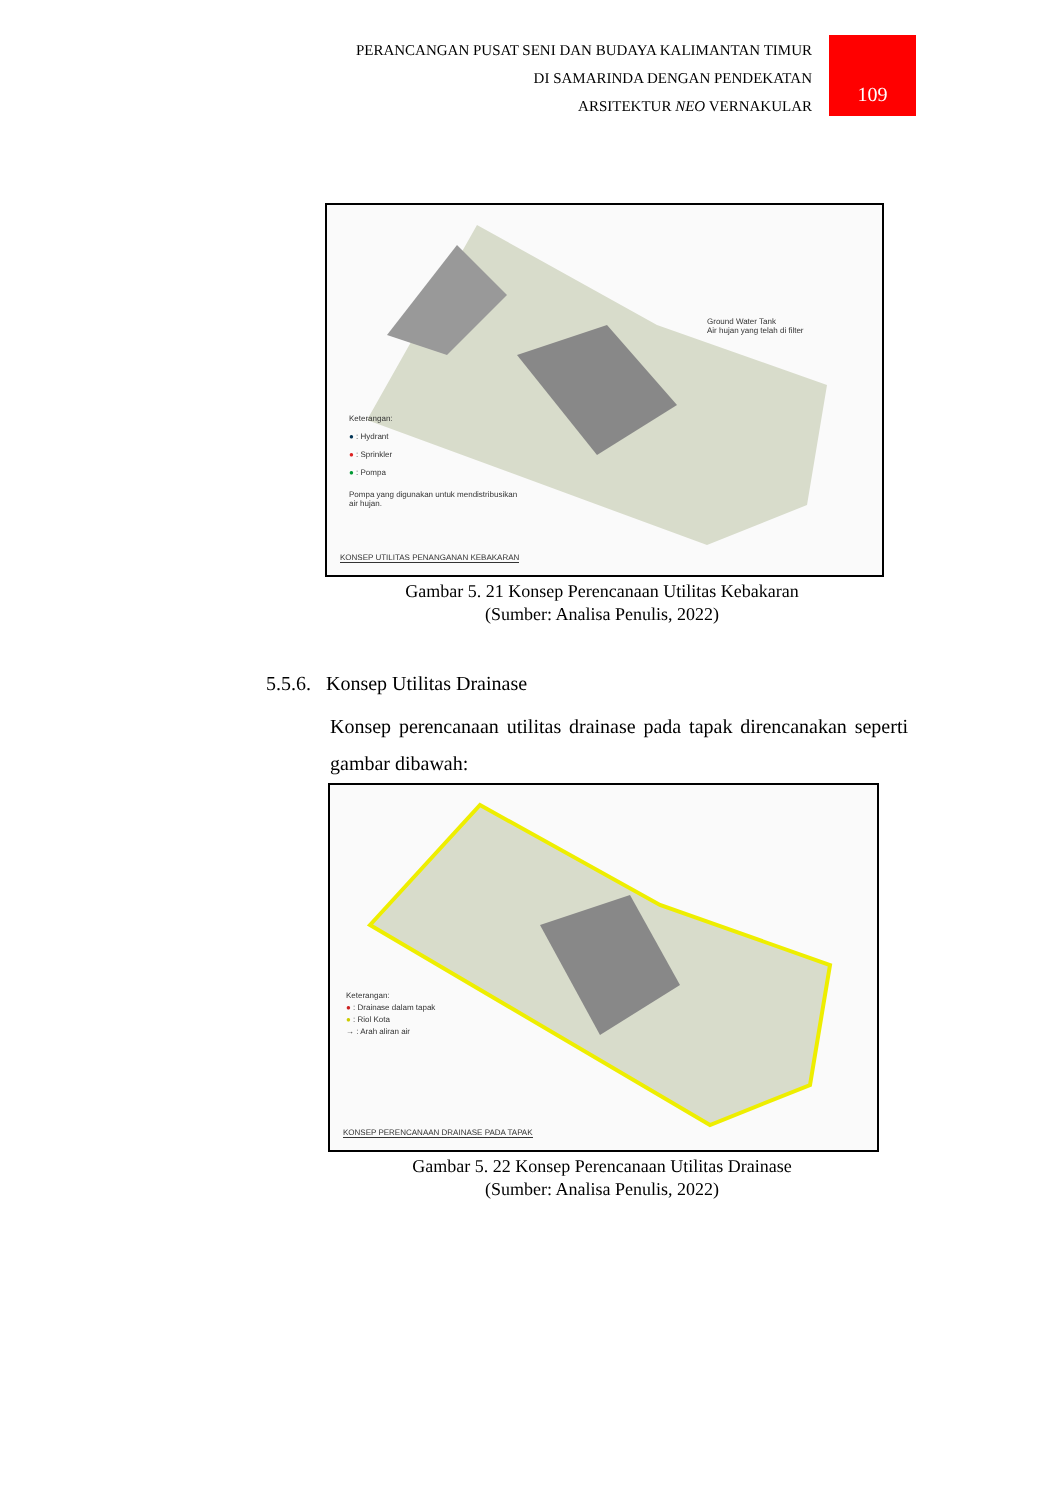PERANCANGAN PUSAT SENI DAN BUDAYA KALIMANTAN TIMUR
DI SAMARINDA DENGAN PENDEKATAN
ARSITEKTUR NEO VERNAKULAR
109
Ground Water Tank
Air hujan yang telah di filter
Keterangan:
● : Hydrant
● : Sprinkler
● : Pompa
Pompa yang digunakan untuk mendistribusikan
air hujan.
KONSEP UTILITAS PENANGANAN KEBAKARAN
Gambar 5. 21 Konsep Perencanaan Utilitas Kebakaran
(Sumber: Analisa Penulis, 2022)
5.5.6. Konsep Utilitas Drainase
Konsep perencanaan utilitas drainase pada tapak direncanakan seperti gambar dibawah:
Keterangan:
● : Drainase dalam tapak
● : Riol Kota
→ : Arah aliran air
KONSEP PERENCANAAN DRAINASE PADA TAPAK
Gambar 5. 22 Konsep Perencanaan Utilitas Drainase
(Sumber: Analisa Penulis, 2022)